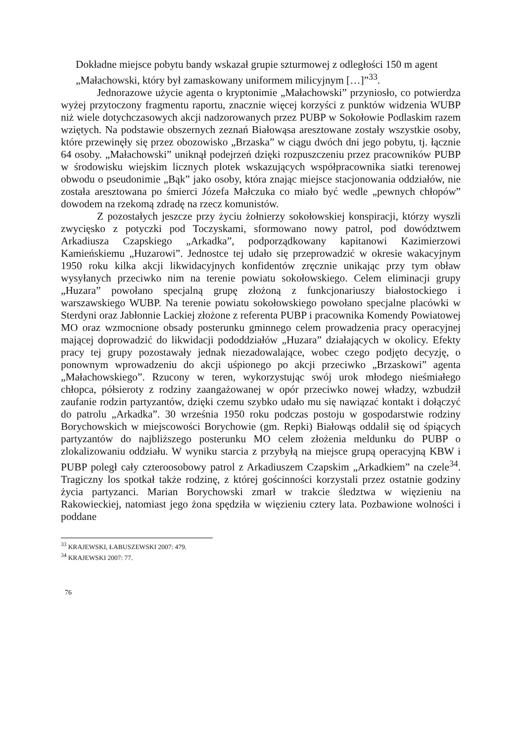Dokładne miejsce pobytu bandy wskazał grupie szturmowej z odległości 150 m agent „Małachowski, który był zamaskowany uniformem milicyjnym […]”<sup>33</sup>.
Jednorazowe użycie agenta o kryptonimie „Małachowski” przyniosło, co potwierdza wyżej przytoczony fragmentu raportu, znacznie więcej korzyści z punktów widzenia WUBP niż wiele dotychczasowych akcji nadzorowanych przez PUBP w Sokołowie Podlaskim razem wziętych. Na podstawie obszernych zeznań Białowąsa aresztowane zostały wszystkie osoby, które przewinęły się przez obozowisko „Brzaska” w ciągu dwóch dni jego pobytu, tj. łącznie 64 osoby. „Małachowski” uniknął podejrzeń dzięki rozpuszczeniu przez pracowników PUBP w środowisku wiejskim licznych plotek wskazujących współpracownika siatki terenowej obwodu o pseudonimie „Bąk” jako osoby, która znając miejsce stacjonowania oddziałów, nie została aresztowana po śmierci Józefa Małczuka co miało być wedle „pewnych chłopów” dowodem na rzekomą zdradę na rzecz komunistów.
Z pozostałych jeszcze przy życiu żołnierzy sokołowskiej konspiracji, którzy wyszli zwycięsko z potyczki pod Toczyskami, sformowano nowy patrol, pod dowództwem Arkadiusza Czapskiego „Arkadka”, podporządkowany kapitanowi Kazimierzowi Kamieńskiemu „Huzarowi”. Jednostce tej udało się przeprowadzić w okresie wakacyjnym 1950 roku kilka akcji likwidacyjnych konfidentów zręcznie unikając przy tym obław wysyłanych przeciwko nim na terenie powiatu sokołowskiego. Celem eliminacji grupy „Huzara” powołano specjalną grupę złożoną z funkcjonariuszy białostockiego i warszawskiego WUBP. Na terenie powiatu sokołowskiego powołano specjalne placówki w Sterdyni oraz Jabłonnie Lackiej złożone z referenta PUBP i pracownika Komendy Powiatowej MO oraz wzmocnione obsady posterunku gminnego celem prowadzenia pracy operacyjnej mającej doprowadzić do likwidacji pododdziałów „Huzara” działających w okolicy. Efekty pracy tej grupy pozostawały jednak niezadowalające, wobec czego podjęto decyzję, o ponownym wprowadzeniu do akcji uśpionego po akcji przeciwko „Brzaskowi” agenta „Małachowskiego”. Rzucony w teren, wykorzystując swój urok młodego nieśmiałego chłopca, półsieroty z rodziny zaangażowanej w opór przeciwko nowej władzy, wzbudził zaufanie rodzin partyzantów, dzięki czemu szybko udało mu się nawiązać kontakt i dołączyć do patrolu „Arkadka”. 30 września 1950 roku podczas postoju w gospodarstwie rodziny Borychowskich w miejscowości Borychowie (gm. Repki) Białowąs oddalił się od śpiących partyzantów do najbliższego posterunku MO celem złożenia meldunku do PUBP o zlokalizowaniu oddziału. W wyniku starcia z przybyłą na miejsce grupą operacyjną KBW i PUBP poległ cały czteroosobowy patrol z Arkadiuszem Czapskim „Arkadkiem” na czele<sup>34</sup>. Tragiczny los spotkał także rodzinę, z której gościnności korzystali przez ostatnie godziny życia partyzanci. Marian Borychowski zmarł w trakcie śledztwa w więzieniu na Rakowieckiej, natomiast jego żona spędziła w więzieniu cztery lata. Pozbawione wolności i poddane
<sup>33</sup> KRAJEWSKI, ŁABUSZEWSKI 2007: 479.
<sup>34</sup> KRAJEWSKI 2007: 77.
76